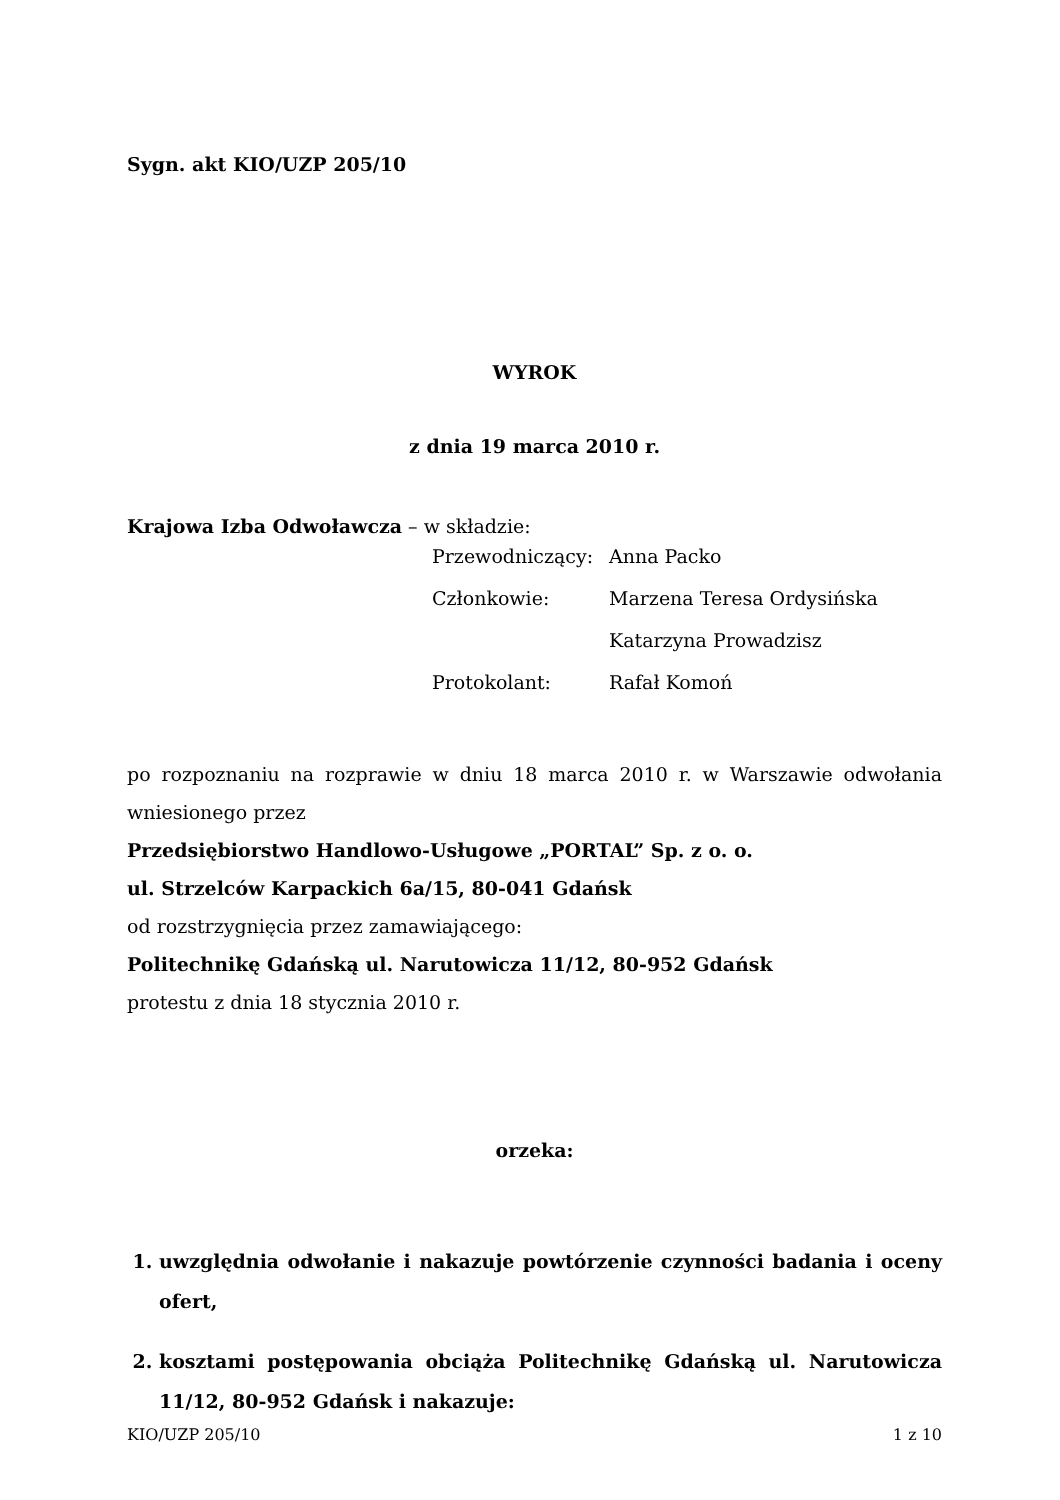Sygn. akt KIO/UZP 205/10
WYROK
z dnia 19 marca 2010 r.
Krajowa Izba Odwoławcza – w składzie:
| Przewodniczący: | Anna Packo |
| Członkowie: | Marzena Teresa Ordysińska |
| | Katarzyna Prowadzisz |
| Protokolant: | Rafał Komoń |
po rozpoznaniu na rozprawie w dniu 18 marca 2010 r. w Warszawie odwołania wniesionego przez
Przedsiębiorstwo Handlowo-Usługowe „PORTAL” Sp. z o. o.
ul. Strzelców Karpackich 6a/15, 80-041 Gdańsk
od rozstrzygnięcia przez zamawiającego:
Politechnikę Gdańską ul. Narutowicza 11/12, 80-952 Gdańsk
protestu z dnia 18 stycznia 2010 r.
orzeka:
1. uwzględnia odwołanie i nakazuje powtórzenie czynności badania i oceny ofert,
2. kosztami postępowania obciąża Politechnikę Gdańską ul. Narutowicza 11/12, 80-952 Gdańsk i nakazuje:
KIO/UZP 205/10 1 z 10